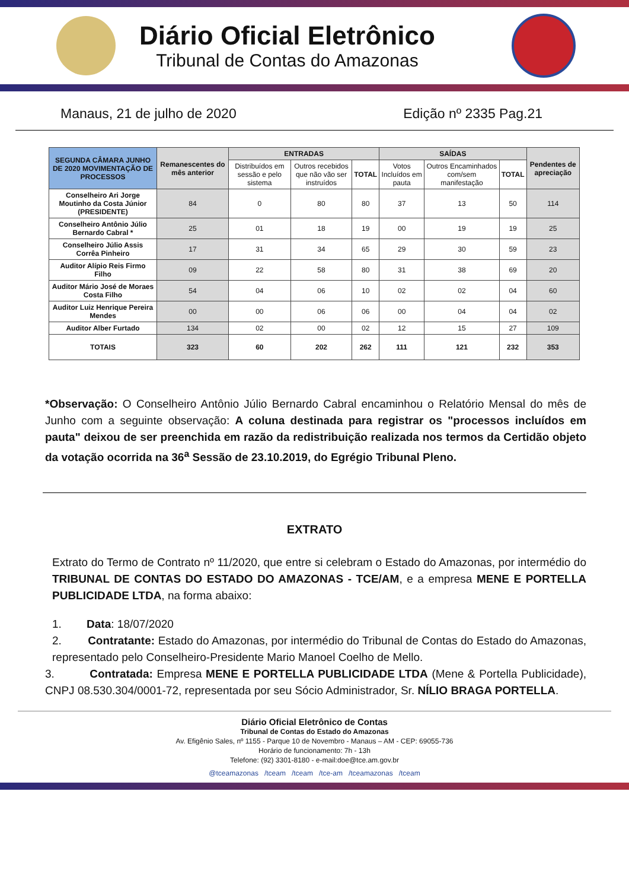Diário Oficial Eletrônico
Tribunal de Contas do Amazonas
Manaus, 21 de julho de 2020 Edição nº 2335 Pag.21
| SEGUNDA CÂMARA JUNHO DE 2020 MOVIMENTAÇÃO DE PROCESSOS | Remanescentes do mês anterior | ENTRADAS | | | SAÍDAS | | | Pendentes de apreciação |
| --- | --- | --- | --- | --- | --- | --- | --- | --- |
| | | Distribuídos em sessão e pelo sistema | Outros recebidos que não vão ser instruídos | TOTAL | Votos Incluídos em pauta | Outros Encaminhados com/sem manifestação | TOTAL | |
| Conselheiro Ari Jorge Moutinho da Costa Júnior (PRESIDENTE) | 84 | 0 | 80 | 80 | 37 | 13 | 50 | 114 |
| Conselheiro Antônio Júlio Bernardo Cabral * | 25 | 01 | 18 | 19 | 00 | 19 | 19 | 25 |
| Conselheiro Júlio Assis Corrêa Pinheiro | 17 | 31 | 34 | 65 | 29 | 30 | 59 | 23 |
| Auditor Alípio Reis Firmo Filho | 09 | 22 | 58 | 80 | 31 | 38 | 69 | 20 |
| Auditor Mário José de Moraes Costa Filho | 54 | 04 | 06 | 10 | 02 | 02 | 04 | 60 |
| Auditor Luiz Henrique Pereira Mendes | 00 | 00 | 06 | 06 | 00 | 04 | 04 | 02 |
| Auditor Alber Furtado | 134 | 02 | 00 | 02 | 12 | 15 | 27 | 109 |
| TOTAIS | 323 | 60 | 202 | 262 | 111 | 121 | 232 | 353 |
*Observação: O Conselheiro Antônio Júlio Bernardo Cabral encaminhou o Relatório Mensal do mês de Junho com a seguinte observação: A coluna destinada para registrar os "processos incluídos em pauta" deixou de ser preenchida em razão da redistribuição realizada nos termos da Certidão objeto da votação ocorrida na 36<sup>a</sup> Sessão de 23.10.2019, do Egrégio Tribunal Pleno.
EXTRATO
Extrato do Termo de Contrato nº 11/2020, que entre si celebram o Estado do Amazonas, por intermédio do TRIBUNAL DE CONTAS DO ESTADO DO AMAZONAS - TCE/AM, e a empresa MENE E PORTELLA PUBLICIDADE LTDA, na forma abaixo:
1. Data: 18/07/2020
2. Contratante: Estado do Amazonas, por intermédio do Tribunal de Contas do Estado do Amazonas, representado pelo Conselheiro-Presidente Mario Manoel Coelho de Mello.
3. Contratada: Empresa MENE E PORTELLA PUBLICIDADE LTDA (Mene & Portella Publicidade), CNPJ 08.530.304/0001-72, representada por seu Sócio Administrador, Sr. NÍLIO BRAGA PORTELLA.
Diário Oficial Eletrônico de Contas
Tribunal de Contas do Estado do Amazonas
Av. Efigênio Sales, nº 1155 - Parque 10 de Novembro - Manaus – AM - CEP: 69055-736
Horário de funcionamento: 7h - 13h
Telefone: (92) 3301-8180 - e-mail:doe@tce.am.gov.br
@tceamazonas /tceam /tceam /tce-am /tceamazonas /tceam